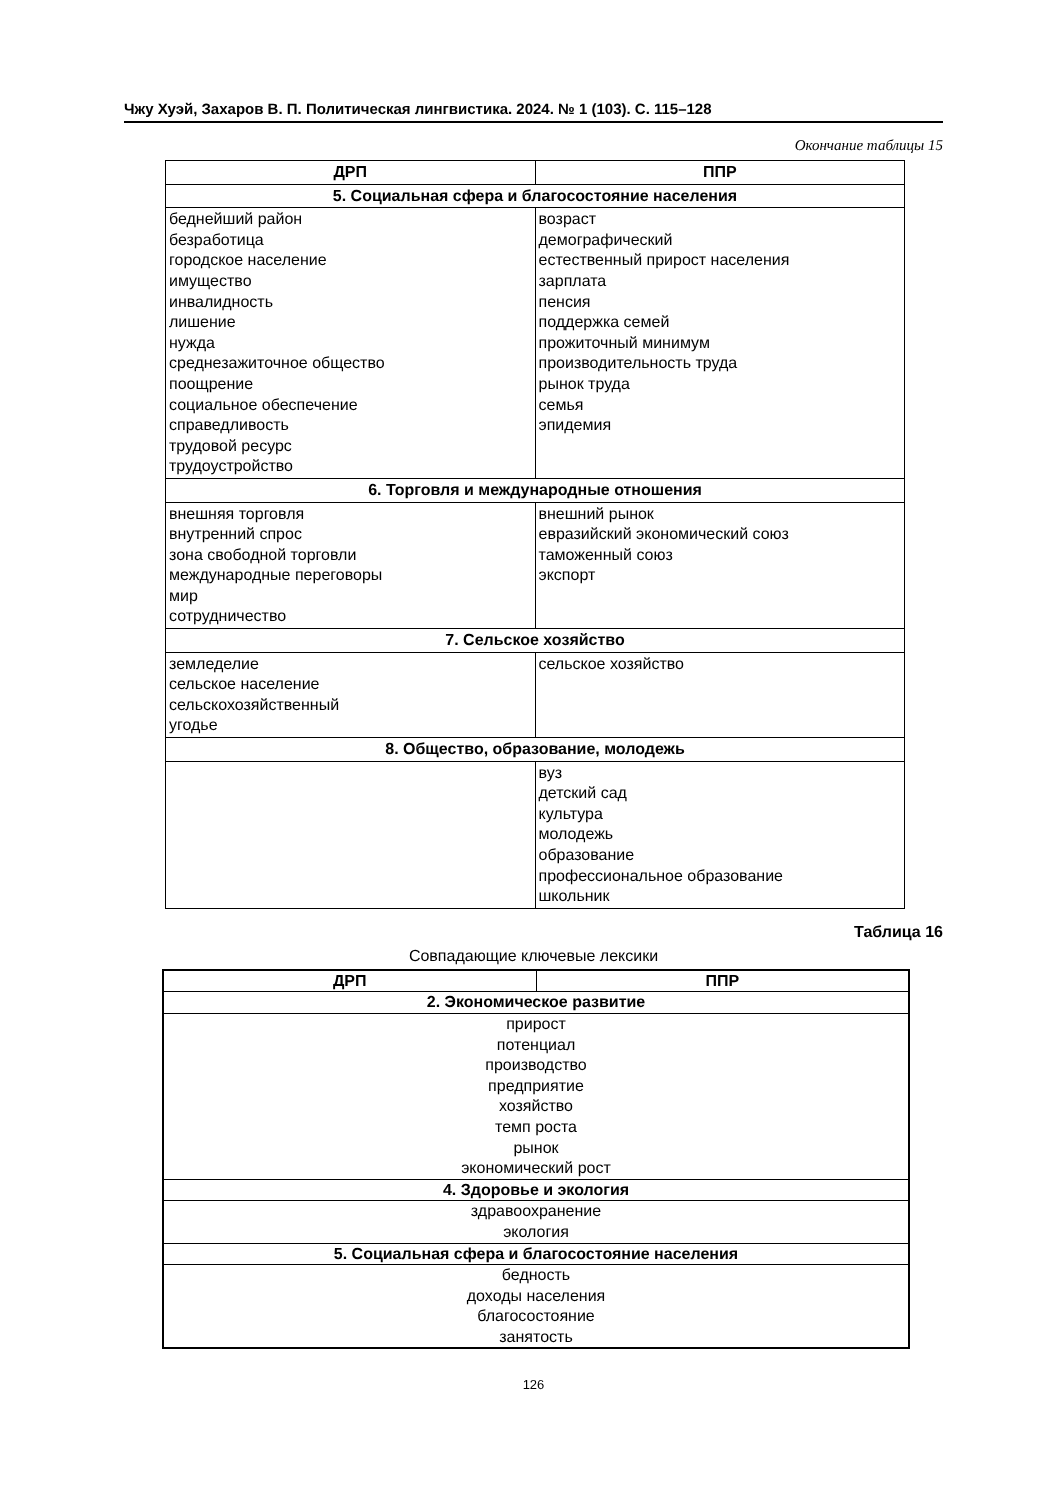Чжу Хуэй, Захаров В. П. Политическая лингвистика. 2024. № 1 (103). С. 115–128
Окончание таблицы 15
| ДРП | ППР |
| --- | --- |
| 5. Социальная сфера и благосостояние населения | |
| беднейший район безработица городское население имущество инвалидность лишение нужда среднезажиточное общество поощрение социальное обеспечение справедливость трудовой ресурс трудоустройство | возраст демографический естественный прирост населения зарплата пенсия поддержка семей прожиточный минимум производительность труда рынок труда семья эпидемия |
| 6. Торговля и международные отношения | |
| внешняя торговля внутренний спрос зона свободной торговли международные переговоры мир сотрудничество | внешний рынок евразийский экономический союз таможенный союз экспорт |
| 7. Сельское хозяйство | |
| земледелие сельское население сельскохозяйственный угодье | сельское хозяйство |
| 8. Общество, образование, молодежь | |
| | вуз детский сад культура молодежь образование профессиональное образование школьник |
Таблица 16
Совпадающие ключевые лексики
| ДРП | ППР |
| --- | --- |
| 2. Экономическое развитие | |
| прирост потенциал производство предприятие хозяйство темп роста рынок экономический рост | |
| 4. Здоровье и экология | |
| здравоохранение экология | |
| 5. Социальная сфера и благосостояние населения | |
| бедность доходы населения благосостояние занятость | |
126